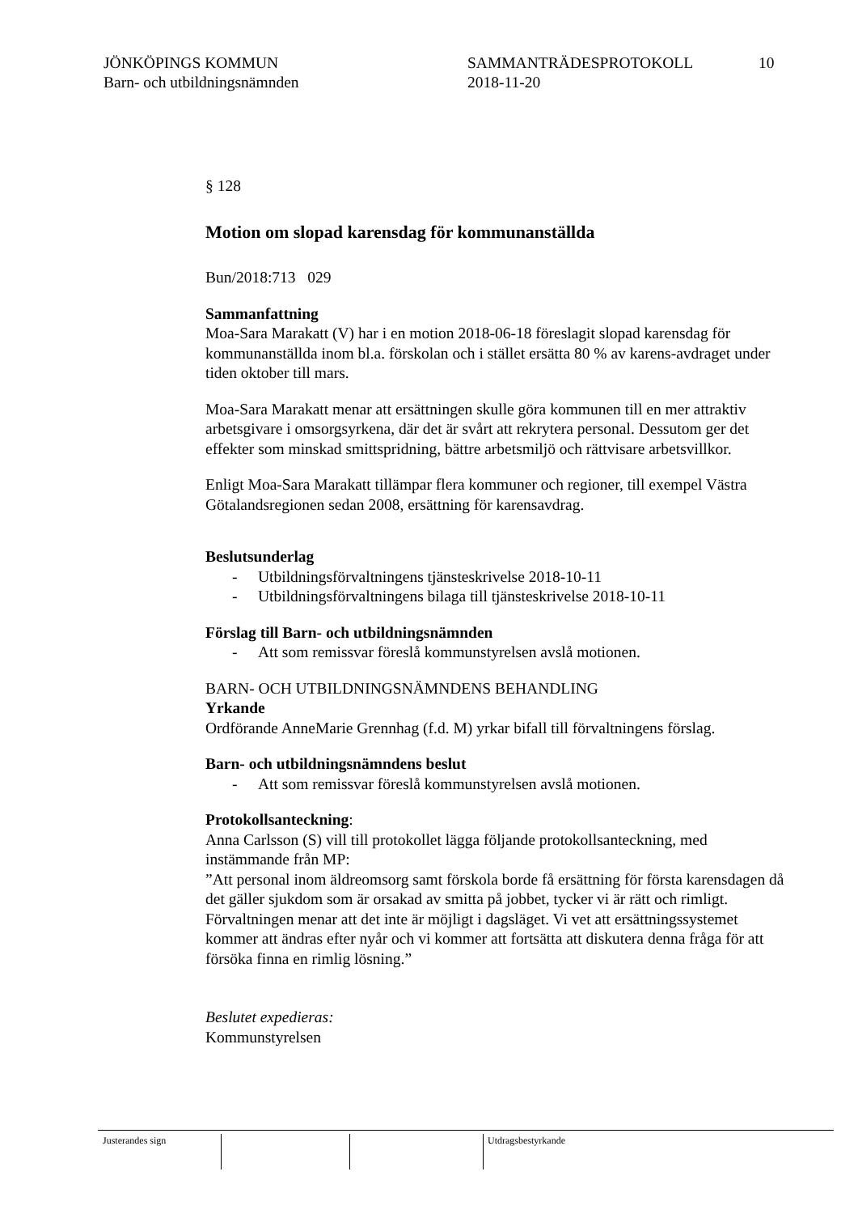JÖNKÖPINGS KOMMUN
Barn- och utbildningsnämnden
SAMMANTRÄDESPROTOKOLL
2018-11-20
10
§ 128
Motion om slopad karensdag för kommunanställda
Bun/2018:713 029
Sammanfattning
Moa-Sara Marakatt (V) har i en motion 2018-06-18 föreslagit slopad karensdag för kommunanställda inom bl.a. förskolan och i stället ersätta 80 % av karens-avdraget under tiden oktober till mars.
Moa-Sara Marakatt menar att ersättningen skulle göra kommunen till en mer attraktiv arbetsgivare i omsorgsyrkena, där det är svårt att rekrytera personal. Dessutom ger det effekter som minskad smittspridning, bättre arbetsmiljö och rättvisare arbetsvillkor.
Enligt Moa-Sara Marakatt tillämpar flera kommuner och regioner, till exempel Västra Götalandsregionen sedan 2008, ersättning för karensavdrag.
Beslutsunderlag
- Utbildningsförvaltningens tjänsteskrivelse 2018-10-11
- Utbildningsförvaltningens bilaga till tjänsteskrivelse 2018-10-11
Förslag till Barn- och utbildningsnämnden
- Att som remissvar föreslå kommunstyrelsen avslå motionen.
BARN- OCH UTBILDNINGSNÄMNDENS BEHANDLING
Yrkande
Ordförande AnneMarie Grennhag (f.d. M) yrkar bifall till förvaltningens förslag.
Barn- och utbildningsnämndens beslut
- Att som remissvar föreslå kommunstyrelsen avslå motionen.
Protokollsanteckning:
Anna Carlsson (S) vill till protokollet lägga följande protokollsanteckning, med instämmande från MP:
”Att personal inom äldreomsorg samt förskola borde få ersättning för första karensdagen då det gäller sjukdom som är orsakad av smitta på jobbet, tycker vi är rätt och rimligt. Förvaltningen menar att det inte är möjligt i dagsläget. Vi vet att ersättningssystemet kommer att ändras efter nyår och vi kommer att fortsätta att diskutera denna fråga för att försöka finna en rimlig lösning.”
Beslutet expedieras:
Kommunstyrelsen
Justerandes sign Utdragsbestyrkande